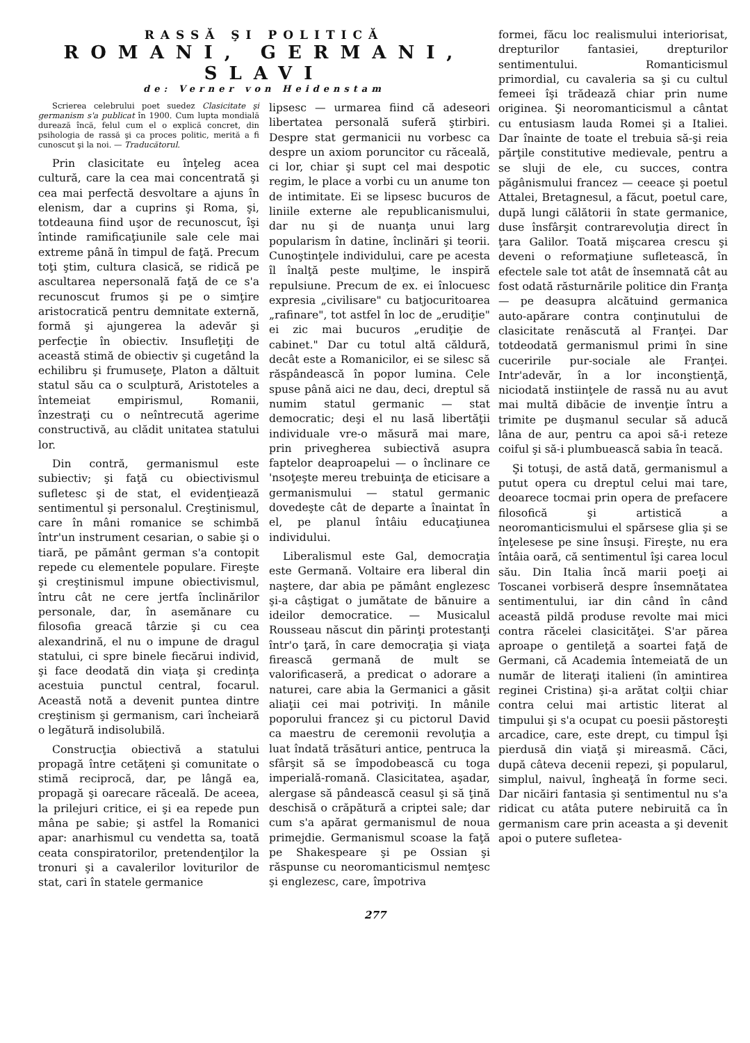RASSĂ ŞI POLITICĂ
ROMANI, GERMANI, SLAVI
de: Verner von Heidenstam
Scrierea celebrului poet suedez Clasicitate şi germanism s'a publicat în 1900. Cum lupta mondială durează încă, felul cum el o explică concret, din psihologia de rassă şi ca proces politic, merită a fi cunoscut şi la noi. — Traducătorul.
Prin clasicitate eu înţeleg acea cultură, care la cea mai concentrată şi cea mai perfectă desvoltare a ajuns în elenism, dar a cuprins şi Roma, şi, totdeauna fiind uşor de recunoscut, îşi întinde ramificaţiunile sale cele mai extreme până în timpul de faţă. Precum toţi ştim, cultura clasică, se ridică pe ascultarea nepersonală faţă de ce s'a recunoscut frumos şi pe o simţire aristocratică pentru demnitate externă, formă şi ajungerea la adevăr şi perfecţie în obiectiv. Insufleţiţi de această stimă de obiectiv şi cugetând la echilibru şi frumuseţe, Platon a dăltuit statul său ca o sculptură, Aristoteles a întemeiat empirismul, Romanii, înzestraţi cu o neîntrecută agerime constructivă, au clădit unitatea statului lor.
Din contră, germanismul este subiectiv; şi faţă cu obiectivismul sufletesc şi de stat, el evidenţiează sentimentul şi personalul. Creştinismul, care în mâni romanice se schimbă într'un instrument cesarian, o sabie şi o tiară, pe pământ german s'a contopit repede cu elementele populare. Fireşte şi creştinismul impune obiectivismul, întru cât ne cere jertfa înclinărilor personale, dar, în asemănare cu filosofia greacă târzie şi cu cea alexandrină, el nu o impune de dragul statului, ci spre binele fiecărui individ, şi face deodată din viaţa şi credinţa acestuia punctul central, focarul. Această notă a devenit puntea dintre creştinism şi germanism, cari încheiară o legătură indisolubilă.
Construcţia obiectivă a statului propagă între cetăţeni şi comunitate o stimă reciprocă, dar, pe lângă ea, propagă şi oarecare răceală. De aceea, la prilejuri critice, ei şi ea repede pun mâna pe sabie; şi astfel la Romanici apar: anarhismul cu vendetta sa, toată ceata conspiratorilor, pretendenţilor la tronuri şi a cavalerilor loviturilor de stat, cari în statele germanice
lipsesc — urmarea fiind că adeseori libertatea personală suferă ştirbiri. Despre stat germanicii nu vorbesc ca despre un axiom poruncitor cu răceală, ci lor, chiar şi supt cel mai despotic regim, le place a vorbi cu un anume ton de intimitate. Ei se lipsesc bucuros de liniile externe ale republicanismului, dar nu şi de nuanţa unui larg popularism în datine, înclinări şi teorii. Cunoştinţele individului, care pe acesta îl înalţă peste mulţime, le inspiră repulsiune. Precum de ex. ei înlocuesc expresia „civilisare" cu batjocuritoarea „rafinare", tot astfel în loc de „erudiţie" ei zic mai bucuros „erudiţie de cabinet." Dar cu totul altă căldură, decât este a Romanicilor, ei se silesc să răspândească în popor lumina. Cele spuse până aici ne dau, deci, dreptul să numim statul germanic — stat democratic; deşi el nu lasă libertăţii individuale vre-o măsură mai mare, prin privegherea subiectivă asupra faptelor deaproapelui — o înclinare ce 'nsoţeşte mereu trebuinţa de eticisare a germanismului — statul germanic dovedeşte cât de departe a înaintat în el, pe planul întâiu educaţiunea individului.
Liberalismul este Gal, democraţia este Germană. Voltaire era liberal din naştere, dar abia pe pământ englezesc şi-a câştigat o jumătate de bănuire a ideilor democratice. — Musicalul Rousseau născut din părinţi protestanţi într'o ţară, în care democraţia şi viaţa firească germană de mult se valorificaseră, a predicat o adorare a naturei, care abia la Germanici a găsit aliaţii cei mai potriviţi. In mânile poporului francez şi cu pictorul David ca maestru de ceremonii revoluţia a luat îndată trăsături antice, pentruca la sfârşit să se împodobească cu toga imperială-romană. Clasicitatea, aşadar, alergase să pândească ceasul şi să ţină deschisă o crăpătură a criptei sale; dar cum s'a apărat germanismul de noua primejdie. Germanismul scoase la faţă pe Shakespeare şi pe Ossian şi răspunse cu neoromanticismul nemţesc şi englezesc, care, împotriva
formei, făcu loc realismului interiorisat, drepturilor fantasiei, drepturilor sentimentului. Romanticismul primordial, cu cavaleria sa şi cu cultul femeei îşi trădează chiar prin nume originea. Şi neoromanticismul a cântat cu entusiasm lauda Romei şi a Italiei. Dar înainte de toate el trebuia să-şi reia părţile constitutive medievale, pentru a se sluji de ele, cu succes, contra păgânismului francez — ceeace şi poetul Attalei, Bretagnesul, a făcut, poetul care, după lungi călătorii în state germanice, duse însfârşit contrarevoluţia direct în ţara Galilor. Toată mişcarea crescu şi deveni o reformaţiune sufletească, în efectele sale tot atât de însemnată cât au fost odată răsturnările politice din Franţa — pe deasupra alcătuind germanica auto-apărare contra conţinutului de clasicitate renăscută al Franţei. Dar totdeodată germanismul primi în sine cuceririle pur-sociale ale Franţei. Intr'adevăr, în a lor inconştienţă, niciodată instiinţele de rassă nu au avut mai multă dibăcie de invenţie întru a trimite pe duşmanul secular să aducă lâna de aur, pentru ca apoi să-i reteze coiful şi să-i plumbuească sabia în teacă.
Şi totuşi, de astă dată, germanismul a putut opera cu dreptul celui mai tare, deoarece tocmai prin opera de prefacere filosofică şi artistică a neoromanticismului el spărsese glia şi se înţelesese pe sine însuşi. Fireşte, nu era întâia oară, că sentimentul îşi carea locul său. Din Italia încă marii poeţi ai Toscanei vorbiseră despre însemnătatea sentimentului, iar din când în când această pildă produse revolte mai mici contra răcelei clasicităţei. S'ar părea aproape o gentileţă a soartei faţă de Germani, că Academia întemeiată de un număr de literaţi italieni (în amintirea reginei Cristina) şi-a arătat colţii chiar contra celui mai artistic literat al timpului şi s'a ocupat cu poesii păstoreşti arcadice, care, este drept, cu timpul îşi pierdusă din viaţă şi mireasmă. Căci, după câteva decenii repezi, şi popularul, simplul, naivul, îngheaţă în forme seci. Dar nicăiri fantasia şi sentimentul nu s'a ridicat cu atâta putere nebiruită ca în germanism care prin aceasta a şi devenit apoi o putere sufletea-
277